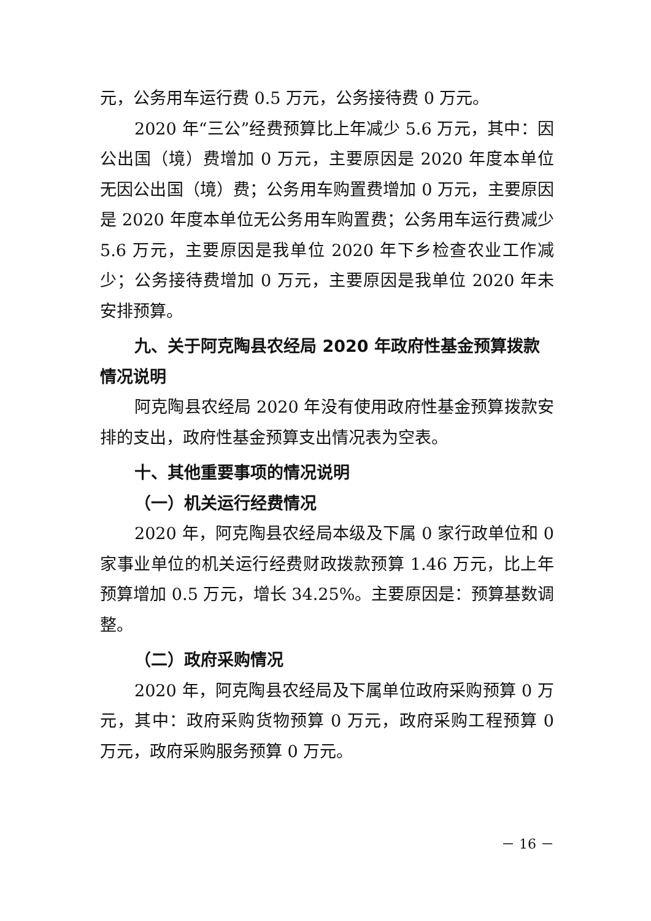元，公务用车运行费 0.5 万元，公务接待费 0 万元。
2020 年“三公”经费预算比上年减少 5.6 万元，其中：因公出国（境）费增加 0 万元，主要原因是 2020 年度本单位无因公出国（境）费；公务用车购置费增加 0 万元，主要原因是 2020 年度本单位无公务用车购置费；公务用车运行费减少 5.6 万元，主要原因是我单位 2020 年下乡检查农业工作减少；公务接待费增加 0 万元，主要原因是我单位 2020 年未安排预算。
九、关于阿克陶县农经局 2020 年政府性基金预算拨款情况说明
阿克陶县农经局 2020 年没有使用政府性基金预算拨款安排的支出，政府性基金预算支出情况表为空表。
十、其他重要事项的情况说明
（一）机关运行经费情况
2020 年，阿克陶县农经局本级及下属 0 家行政单位和 0 家事业单位的机关运行经费财政拨款预算 1.46 万元，比上年预算增加 0.5 万元，增长 34.25%。主要原因是：预算基数调整。
（二）政府采购情况
2020 年，阿克陶县农经局及下属单位政府采购预算 0 万元，其中：政府采购货物预算 0 万元，政府采购工程预算 0 万元，政府采购服务预算 0 万元。
－ 16 －